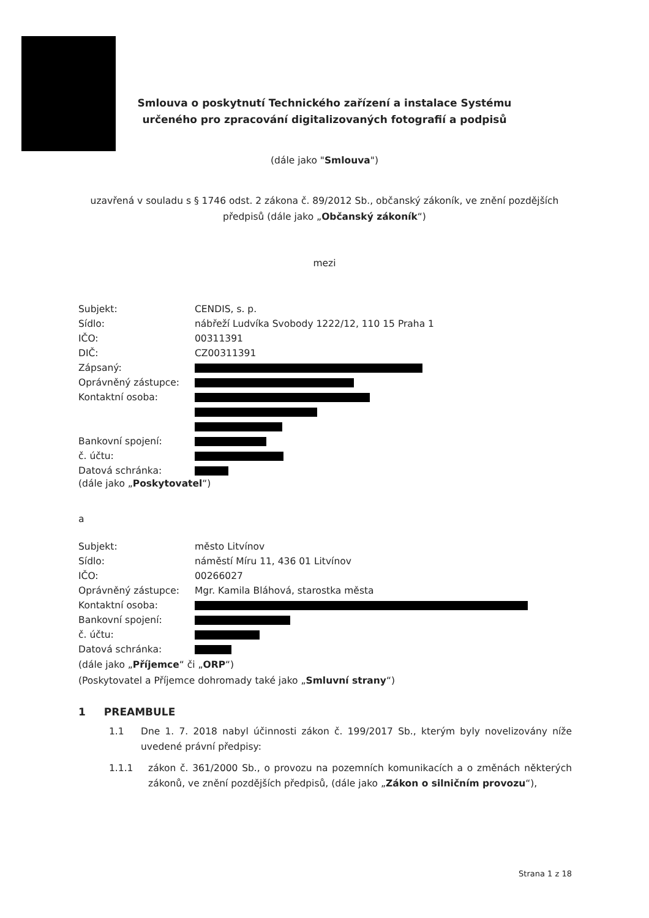Smlouva o poskytnutí Technického zařízení a instalace Systému
určeného pro zpracování digitalizovaných fotografií a podpisů
(dále jako "Smlouva")
uzavřená v souladu s § 1746 odst. 2 zákona č. 89/2012 Sb., občanský zákoník, ve znění pozdějších
předpisů (dále jako „Občanský zákoník“)
mezi
Subjekt: CENDIS, s. p.
Sídlo: nábřeží Ludvíka Svobody 1222/12, 110 15 Praha 1
IČO: 00311391
DIČ: CZ00311391
Zápsaný:
Oprávněný zástupce:
Kontaktní osoba:
Bankovní spojení:
č. účtu:
Datová schránka:
(dále jako „Poskytovatel“)
a
Subjekt: město Litvínov
Sídlo: náměstí Míru 11, 436 01 Litvínov
IČO: 00266027
Oprávněný zástupce: Mgr. Kamila Bláhová, starostka města
Kontaktní osoba:
Bankovní spojení:
č. účtu:
Datová schránka:
(dále jako „Příjemce“ či „ORP“)
(Poskytovatel a Příjemce dohromady také jako „Smluvní strany“)
1 PREAMBULE
1.1 Dne 1. 7. 2018 nabyl účinnosti zákon č. 199/2017 Sb., kterým byly novelizovány níže uvedené právní předpisy:
1.1.1 zákon č. 361/2000 Sb., o provozu na pozemních komunikacích a o změnách některých zákonů, ve znění pozdějších předpisů, (dále jako „Zákon o silničním provozu“),
Strana 1 z 18